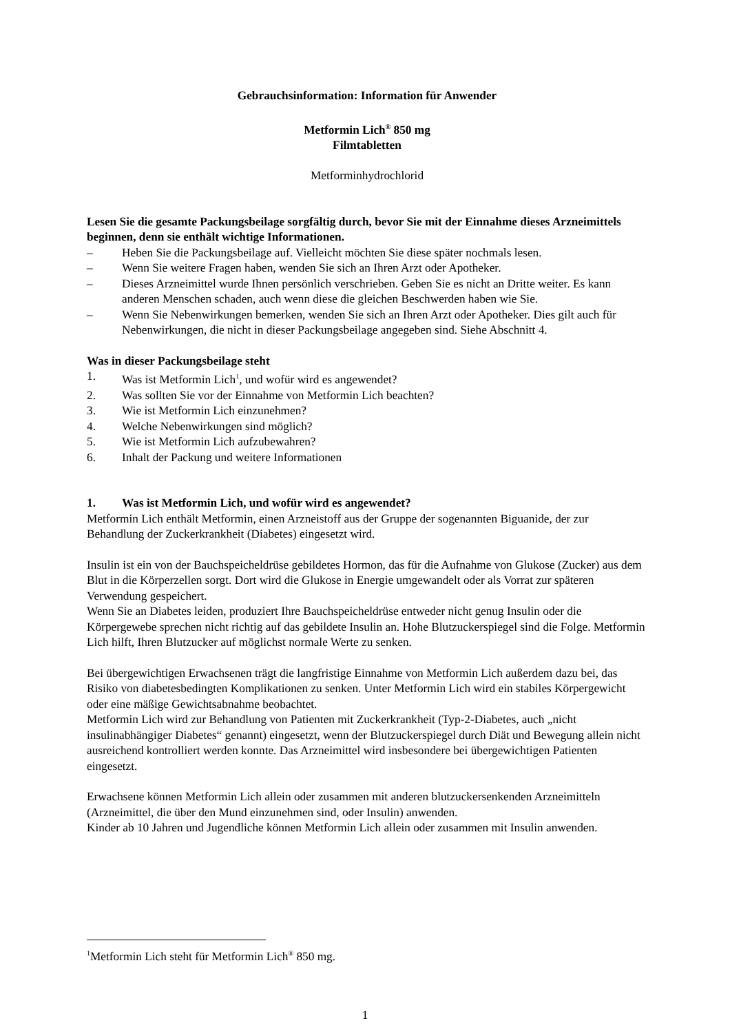Gebrauchsinformation: Information für Anwender
Metformin Lich<sup>®</sup> 850 mg
Filmtabletten
Metforminhydrochlorid
Lesen Sie die gesamte Packungsbeilage sorgfältig durch, bevor Sie mit der Einnahme dieses Arzneimittels beginnen, denn sie enthält wichtige Informationen.
– Heben Sie die Packungsbeilage auf. Vielleicht möchten Sie diese später nochmals lesen.
– Wenn Sie weitere Fragen haben, wenden Sie sich an Ihren Arzt oder Apotheker.
– Dieses Arzneimittel wurde Ihnen persönlich verschrieben. Geben Sie es nicht an Dritte weiter. Es kann anderen Menschen schaden, auch wenn diese die gleichen Beschwerden haben wie Sie.
– Wenn Sie Nebenwirkungen bemerken, wenden Sie sich an Ihren Arzt oder Apotheker. Dies gilt auch für Nebenwirkungen, die nicht in dieser Packungsbeilage angegeben sind. Siehe Abschnitt 4.
Was in dieser Packungsbeilage steht
1. Was ist Metformin Lich<sup>1</sup>, und wofür wird es angewendet?
2. Was sollten Sie vor der Einnahme von Metformin Lich beachten?
3. Wie ist Metformin Lich einzunehmen?
4. Welche Nebenwirkungen sind möglich?
5. Wie ist Metformin Lich aufzubewahren?
6. Inhalt der Packung und weitere Informationen
1. Was ist Metformin Lich, und wofür wird es angewendet?
Metformin Lich enthält Metformin, einen Arzneistoff aus der Gruppe der sogenannten Biguanide, der zur Behandlung der Zuckerkrankheit (Diabetes) eingesetzt wird.
Insulin ist ein von der Bauchspeicheldrüse gebildetes Hormon, das für die Aufnahme von Glukose (Zucker) aus dem Blut in die Körperzellen sorgt. Dort wird die Glukose in Energie umgewandelt oder als Vorrat zur späteren Verwendung gespeichert.
Wenn Sie an Diabetes leiden, produziert Ihre Bauchspeicheldrüse entweder nicht genug Insulin oder die Körpergewebe sprechen nicht richtig auf das gebildete Insulin an. Hohe Blutzuckerspiegel sind die Folge. Metformin Lich hilft, Ihren Blutzucker auf möglichst normale Werte zu senken.
Bei übergewichtigen Erwachsenen trägt die langfristige Einnahme von Metformin Lich außerdem dazu bei, das Risiko von diabetesbedingten Komplikationen zu senken. Unter Metformin Lich wird ein stabiles Körpergewicht oder eine mäßige Gewichtsabnahme beobachtet.
Metformin Lich wird zur Behandlung von Patienten mit Zuckerkrankheit (Typ-2-Diabetes, auch „nicht insulinabhängiger Diabetes“ genannt) eingesetzt, wenn der Blutzuckerspiegel durch Diät und Bewegung allein nicht ausreichend kontrolliert werden konnte. Das Arzneimittel wird insbesondere bei übergewichtigen Patienten eingesetzt.
Erwachsene können Metformin Lich allein oder zusammen mit anderen blutzuckersenkenden Arzneimitteln (Arzneimittel, die über den Mund einzunehmen sind, oder Insulin) anwenden.
Kinder ab 10 Jahren und Jugendliche können Metformin Lich allein oder zusammen mit Insulin anwenden.
<sup>1</sup> Metformin Lich steht für Metformin Lich<sup>®</sup> 850 mg.
1